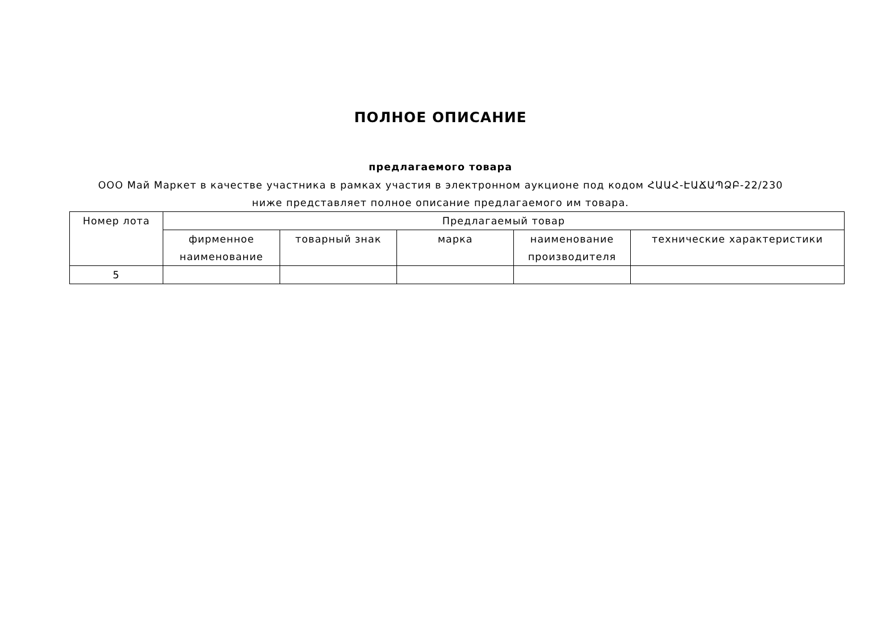ПОЛНОЕ ОПИСАНИЕ
предлагаемого товара
ООО Май Маркет в качестве участника в рамках участия в электронном аукционе под кодом ՀԱԱՀ-ԷԱՃԱՊՁԲ-22/230 ниже представляет полное описание предлагаемого им товара.
| Номер лота | Предлагаемый товар | | | | |
| --- | --- | --- | --- | --- | --- |
| | фирменное наименование | товарный знак | марка | наименование производителя | технические характеристики |
| 5 | | | | | |